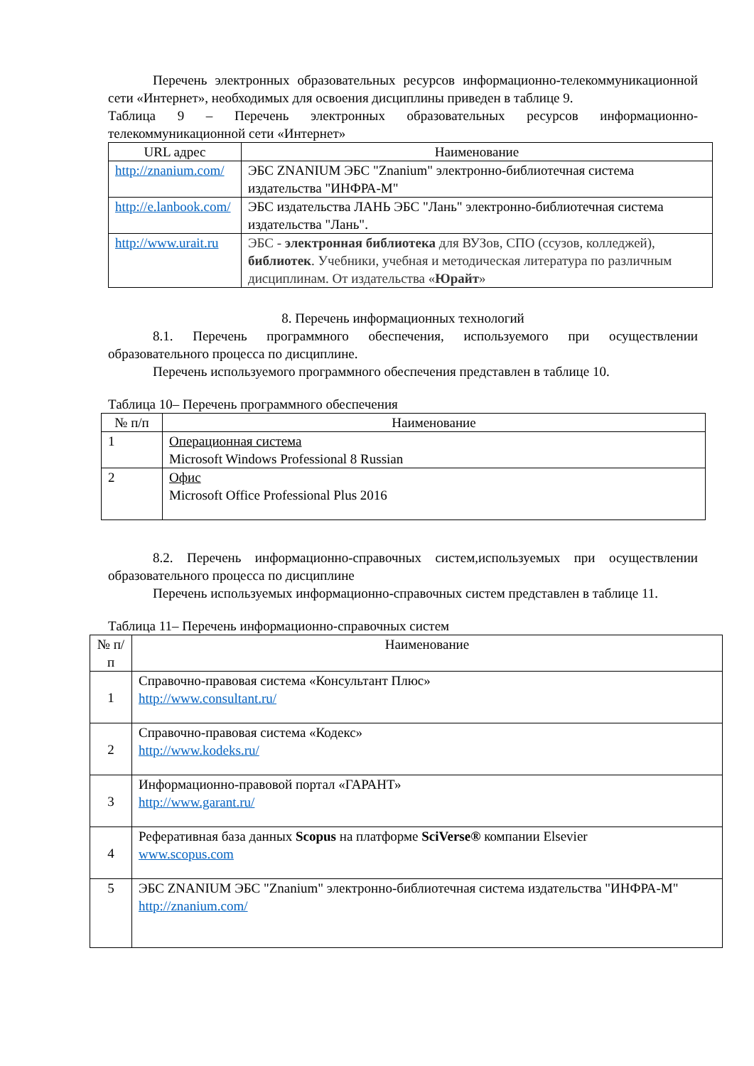Перечень электронных образовательных ресурсов информационно-телекоммуникационной сети «Интернет», необходимых для освоения дисциплины приведен в таблице 9.
Таблица 9 – Перечень электронных образовательных ресурсов информационно-телекоммуникационной сети «Интернет»
| URL адрес | Наименование |
| --- | --- |
| http://znanium.com/ | ЭБС ZNANIUM ЭБС "Znanium" электронно-библиотечная система издательства "ИНФРА-М" |
| http://e.lanbook.com/ | ЭБС издательства ЛАНЬ ЭБС "Лань" электронно-библиотечная система издательства "Лань". |
| http://www.urait.ru | ЭБС - электронная библиотека для ВУЗов, СПО (ссузов, колледжей), библиотек . Учебники, учебная и методическая литература по различным дисциплинам. От издательства « Юрайт » |
8. Перечень информационных технологий
8.1. Перечень программного обеспечения, используемого при осуществлении образовательного процесса по дисциплине.
Перечень используемого программного обеспечения представлен в таблице 10.
Таблица 10– Перечень программного обеспечения
| № п/п | Наименование |
| --- | --- |
| 1 | Операционная система Microsoft Windows Professional 8 Russian |
| 2 | Офис Microsoft Office Professional Plus 2016 |
8.2. Перечень информационно-справочных систем,используемых при осуществлении образовательного процесса по дисциплине
Перечень используемых информационно-справочных систем представлен в таблице 11.
Таблица 11– Перечень информационно-справочных систем
| № п/п | Наименование |
| --- | --- |
| 1 | Справочно-правовая система «Консультант Плюс» http://www.consultant.ru/ |
| 2 | Справочно-правовая система «Кодекс» http://www.kodeks.ru/ |
| 3 | Информационно-правовой портал «ГАРАНТ» http://www.garant.ru/ |
| 4 | Реферативная база данных Scopus на платформе SciVerse® компании Elsevier www.scopus.com |
| 5 | ЭБС ZNANIUM ЭБС "Znanium" электронно-библиотечная система издательства "ИНФРА-М" http://znanium.com/ |